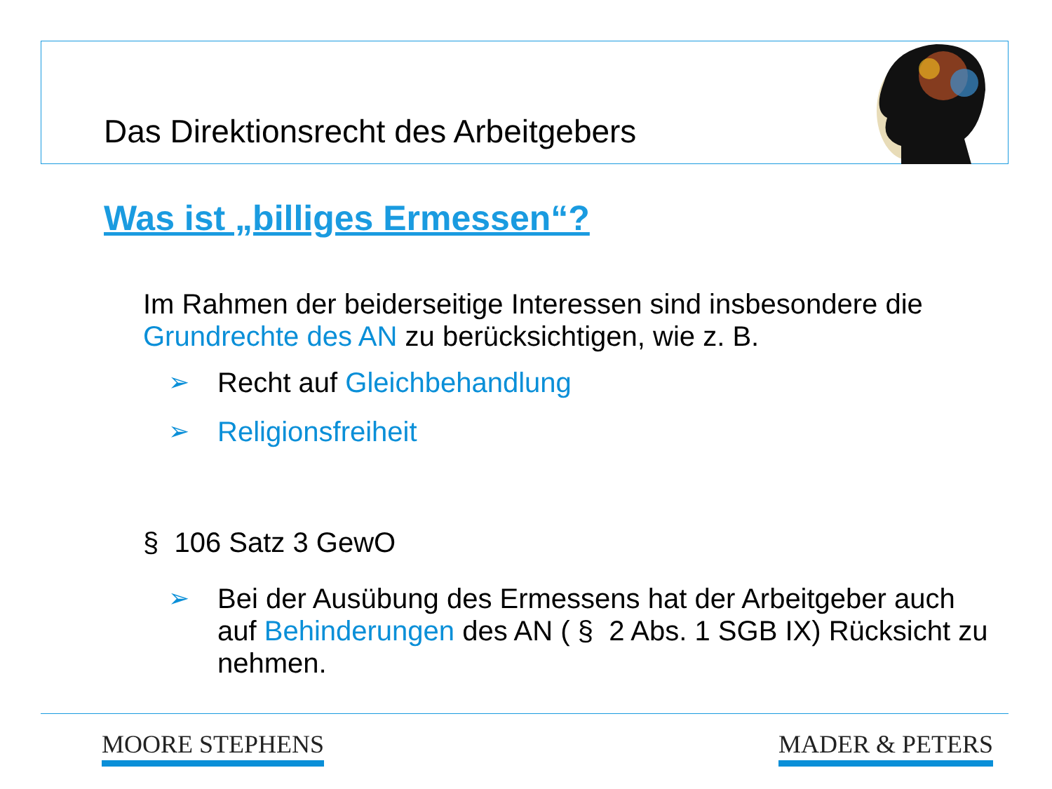Das Direktionsrecht des Arbeitgebers
Was ist „billiges Ermessen“?
Im Rahmen der beiderseitige Interessen sind insbesondere die Grundrechte des AN zu berücksichtigen, wie z. B.
➢ Recht auf Gleichbehandlung
➢ Religionsfreiheit
§ 106 Satz 3 GewO
➢ Bei der Ausübung des Ermessens hat der Arbeitgeber auch auf Behinderungen des AN ( § 2 Abs. 1 SGB IX) Rücksicht zu nehmen.
MOORE STEPHENS MADER & PETERS